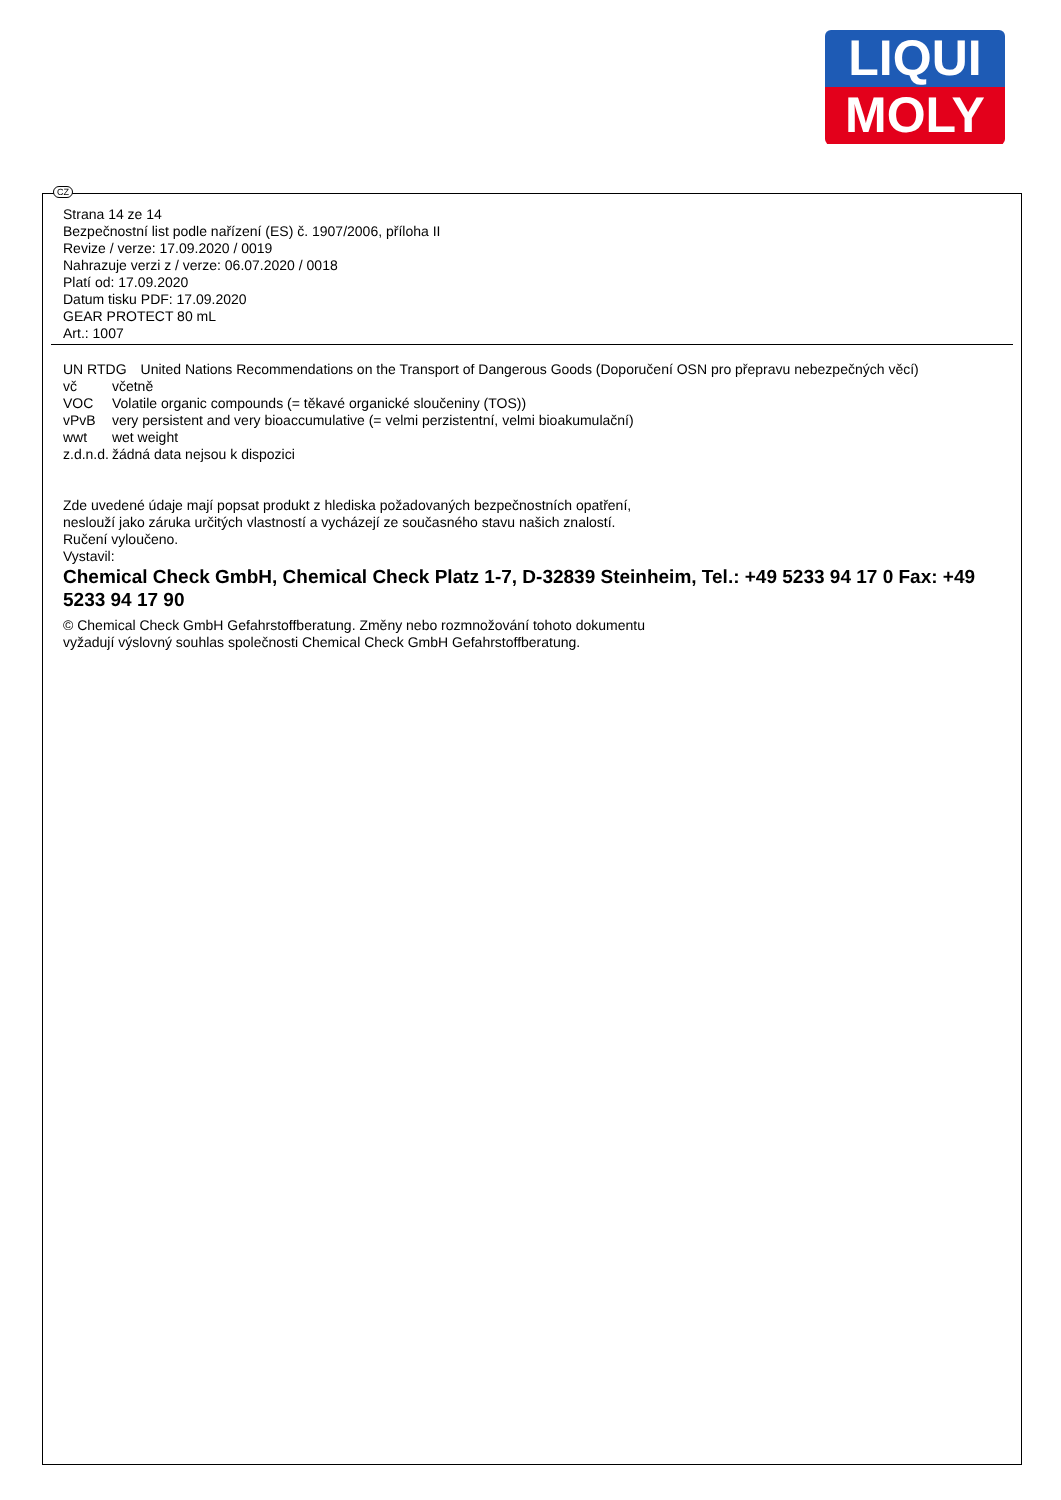LIQUI
MOLY
CZ
Strana 14 ze 14
Bezpečnostní list podle nařízení (ES) č. 1907/2006, příloha II
Revize / verze: 17.09.2020 / 0019
Nahrazuje verzi z / verze: 06.07.2020 / 0018
Platí od: 17.09.2020
Datum tisku PDF: 17.09.2020
GEAR PROTECT 80 mL
Art.: 1007
| UN RTDG | United Nations Recommendations on the Transport of Dangerous Goods (Doporučení OSN pro přepravu nebezpečných věcí) |
| vč | včetně |
| VOC | Volatile organic compounds (= těkavé organické sloučeniny (TOS)) |
| vPvB | very persistent and very bioaccumulative (= velmi perzistentní, velmi bioakumulační) |
| wwt | wet weight |
| z.d.n.d. | žádná data nejsou k dispozici |
Zde uvedené údaje mají popsat produkt z hlediska požadovaných bezpečnostních opatření,
neslouží jako záruka určitých vlastností a vycházejí ze současného stavu našich znalostí.
Ručení vyloučeno.
Vystavil:
Chemical Check GmbH, Chemical Check Platz 1-7, D-32839 Steinheim, Tel.: +49 5233 94 17 0 Fax: +49 5233 94 17 90
© Chemical Check GmbH Gefahrstoffberatung. Změny nebo rozmnožování tohoto dokumentu
vyžadují výslovný souhlas společnosti Chemical Check GmbH Gefahrstoffberatung.